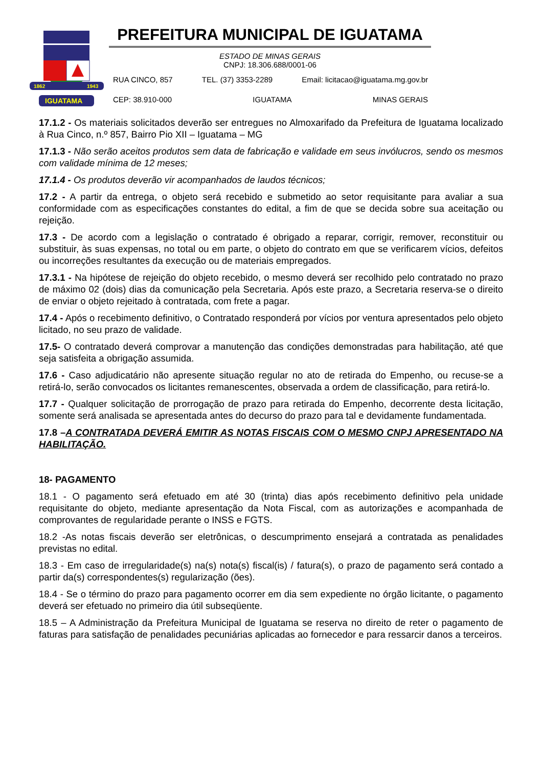1862
1943
IGUATAMA
PREFEITURA MUNICIPAL DE IGUATAMA
ESTADO DE MINAS GERAIS
CNPJ: 18.306.688/0001-06
RUA CINCO, 857 TEL. (37) 3353-2289 Email: licitacao@iguatama.mg.gov.br
CEP: 38.910-000 IGUATAMA MINAS GERAIS
17.1.2 - Os materiais solicitados deverão ser entregues no Almoxarifado da Prefeitura de Iguatama localizado à Rua Cinco, n.º 857, Bairro Pio XII – Iguatama – MG
17.1.3 - Não serão aceitos produtos sem data de fabricação e validade em seus invólucros, sendo os mesmos com validade mínima de 12 meses;
17.1.4 - Os produtos deverão vir acompanhados de laudos técnicos;
17.2 - A partir da entrega, o objeto será recebido e submetido ao setor requisitante para avaliar a sua conformidade com as especificações constantes do edital, a fim de que se decida sobre sua aceitação ou rejeição.
17.3 - De acordo com a legislação o contratado é obrigado a reparar, corrigir, remover, reconstituir ou substituir, às suas expensas, no total ou em parte, o objeto do contrato em que se verificarem vícios, defeitos ou incorreções resultantes da execução ou de materiais empregados.
17.3.1 - Na hipótese de rejeição do objeto recebido, o mesmo deverá ser recolhido pelo contratado no prazo de máximo 02 (dois) dias da comunicação pela Secretaria. Após este prazo, a Secretaria reserva-se o direito de enviar o objeto rejeitado à contratada, com frete a pagar.
17.4 - Após o recebimento definitivo, o Contratado responderá por vícios por ventura apresentados pelo objeto licitado, no seu prazo de validade.
17.5- O contratado deverá comprovar a manutenção das condições demonstradas para habilitação, até que seja satisfeita a obrigação assumida.
17.6 - Caso adjudicatário não apresente situação regular no ato de retirada do Empenho, ou recuse-se a retirá-lo, serão convocados os licitantes remanescentes, observada a ordem de classificação, para retirá-lo.
17.7 - Qualquer solicitação de prorrogação de prazo para retirada do Empenho, decorrente desta licitação, somente será analisada se apresentada antes do decurso do prazo para tal e devidamente fundamentada.
17.8 –A CONTRATADA DEVERÁ EMITIR AS NOTAS FISCAIS COM O MESMO CNPJ APRESENTADO NA HABILITAÇÃO.
18- PAGAMENTO
18.1 - O pagamento será efetuado em até 30 (trinta) dias após recebimento definitivo pela unidade requisitante do objeto, mediante apresentação da Nota Fiscal, com as autorizações e acompanhada de comprovantes de regularidade perante o INSS e FGTS.
18.2 -As notas fiscais deverão ser eletrônicas, o descumprimento ensejará a contratada as penalidades previstas no edital.
18.3 - Em caso de irregularidade(s) na(s) nota(s) fiscal(is) / fatura(s), o prazo de pagamento será contado a partir da(s) correspondentes(s) regularização (ões).
18.4 - Se o término do prazo para pagamento ocorrer em dia sem expediente no órgão licitante, o pagamento deverá ser efetuado no primeiro dia útil subseqüente.
18.5 – A Administração da Prefeitura Municipal de Iguatama se reserva no direito de reter o pagamento de faturas para satisfação de penalidades pecuniárias aplicadas ao fornecedor e para ressarcir danos a terceiros.